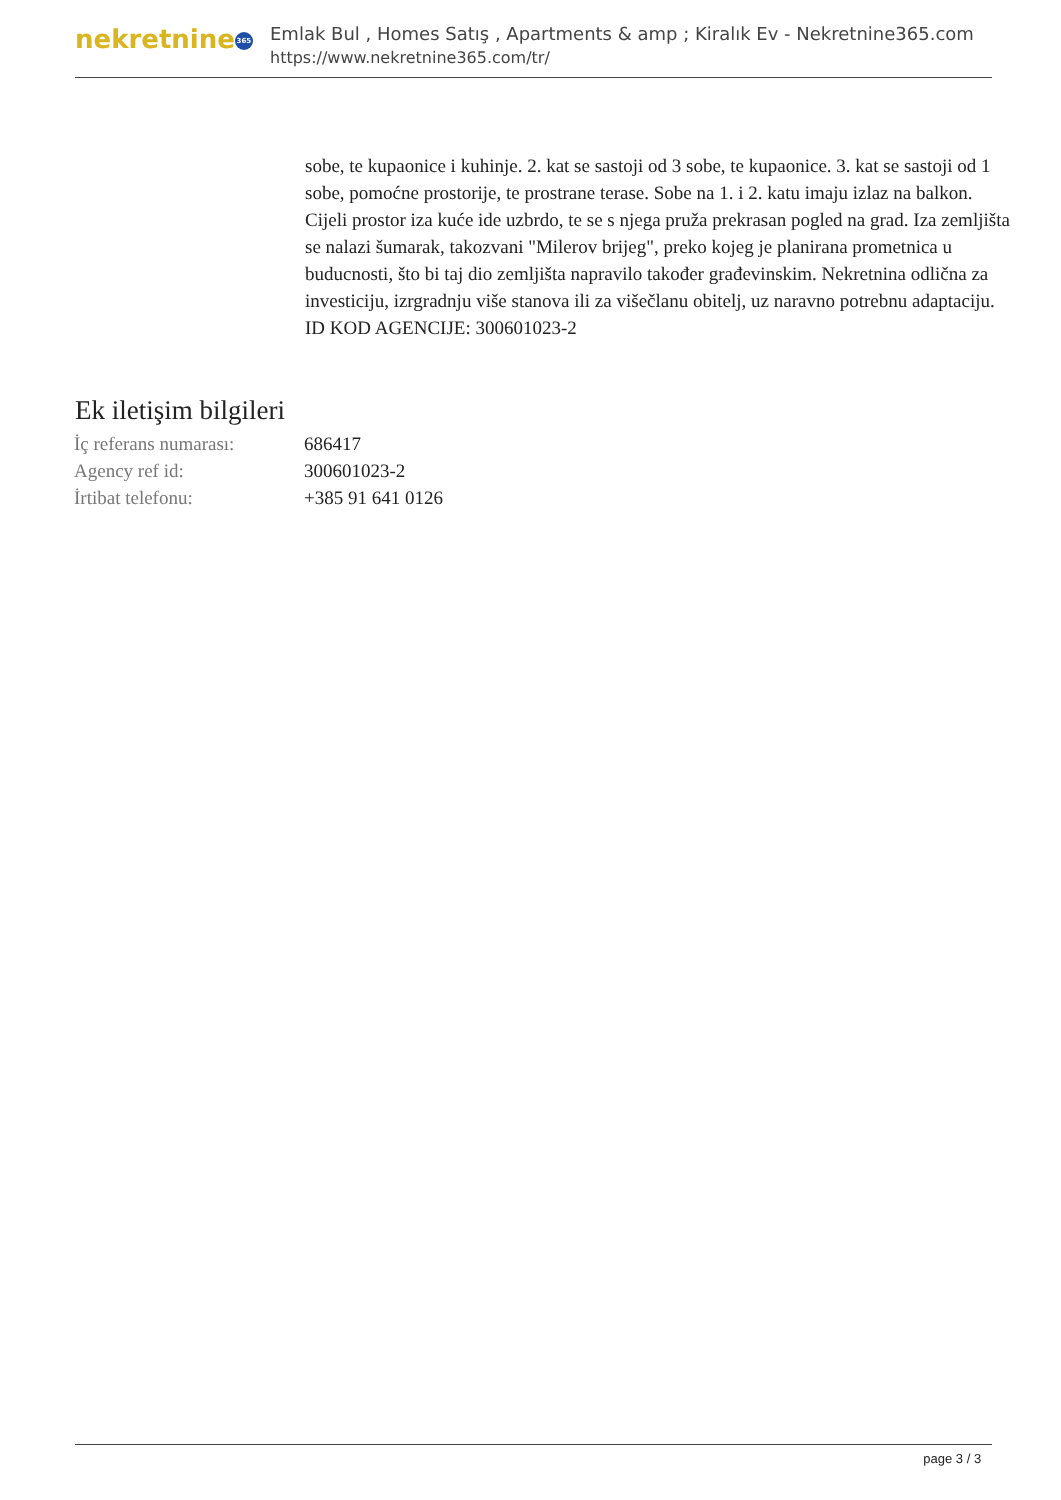nekretnine 365
Emlak Bul , Homes Satış , Apartments & amp ; Kiralık Ev - Nekretnine365.com
https://www.nekretnine365.com/tr/
sobe, te kupaonice i kuhinje. 2. kat se sastoji od 3 sobe, te kupaonice. 3. kat se sastoji od 1 sobe, pomoćne prostorije, te prostrane terase. Sobe na 1. i 2. katu imaju izlaz na balkon. Cijeli prostor iza kuće ide uzbrdo, te se s njega pruža prekrasan pogled na grad. Iza zemljišta se nalazi šumarak, takozvani "Milerov brijeg", preko kojeg je planirana prometnica u buducnosti, što bi taj dio zemljišta napravilo također građevinskim. Nekretnina odlična za investiciju, izrgradnju više stanova ili za višečlanu obitelj, uz naravno potrebnu adaptaciju. ID KOD AGENCIJE: 300601023-2
Ek iletişim bilgileri
| İç referans numarası: | 686417 |
| Agency ref id: | 300601023-2 |
| İrtibat telefonu: | +385 91 641 0126 |
page 3 / 3